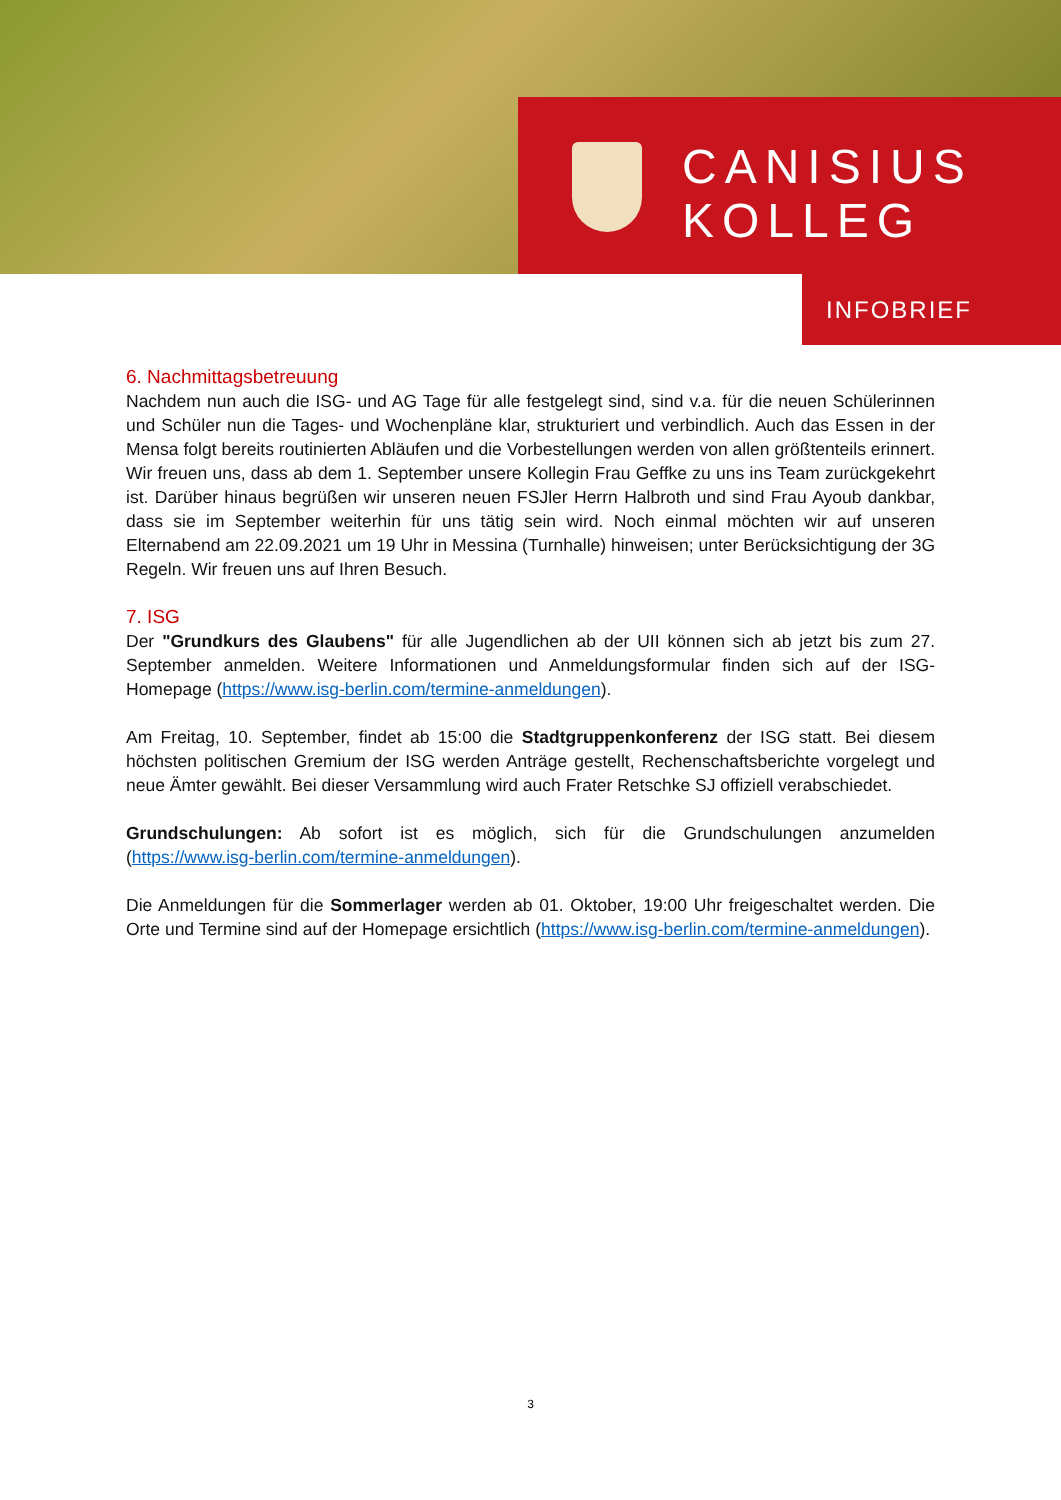CANISIUS
KOLLEG
INFOBRIEF
6. Nachmittagsbetreuung
Nachdem nun auch die ISG- und AG Tage für alle festgelegt sind, sind v.a. für die neuen Schülerinnen und Schüler nun die Tages- und Wochenpläne klar, strukturiert und verbindlich. Auch das Essen in der Mensa folgt bereits routinierten Abläufen und die Vorbestellungen werden von allen größtenteils erinnert. Wir freuen uns, dass ab dem 1. September unsere Kollegin Frau Geffke zu uns ins Team zurückgekehrt ist. Darüber hinaus begrüßen wir unseren neuen FSJler Herrn Halbroth und sind Frau Ayoub dankbar, dass sie im September weiterhin für uns tätig sein wird. Noch einmal möchten wir auf unseren Elternabend am 22.09.2021 um 19 Uhr in Messina (Turnhalle) hinweisen; unter Berücksichtigung der 3G Regeln. Wir freuen uns auf Ihren Besuch.
7. ISG
Der "Grundkurs des Glaubens" für alle Jugendlichen ab der UII können sich ab jetzt bis zum 27. September anmelden. Weitere Informationen und Anmeldungsformular finden sich auf der ISG-Homepage (https://www.isg-berlin.com/termine-anmeldungen).
Am Freitag, 10. September, findet ab 15:00 die Stadtgruppenkonferenz der ISG statt. Bei diesem höchsten politischen Gremium der ISG werden Anträge gestellt, Rechenschaftsberichte vorgelegt und neue Ämter gewählt. Bei dieser Versammlung wird auch Frater Retschke SJ offiziell verabschiedet.
Grundschulungen: Ab sofort ist es möglich, sich für die Grundschulungen anzumelden (https://www.isg-berlin.com/termine-anmeldungen).
Die Anmeldungen für die Sommerlager werden ab 01. Oktober, 19:00 Uhr freigeschaltet werden. Die Orte und Termine sind auf der Homepage ersichtlich (https://www.isg-berlin.com/termine-anmeldungen).
3